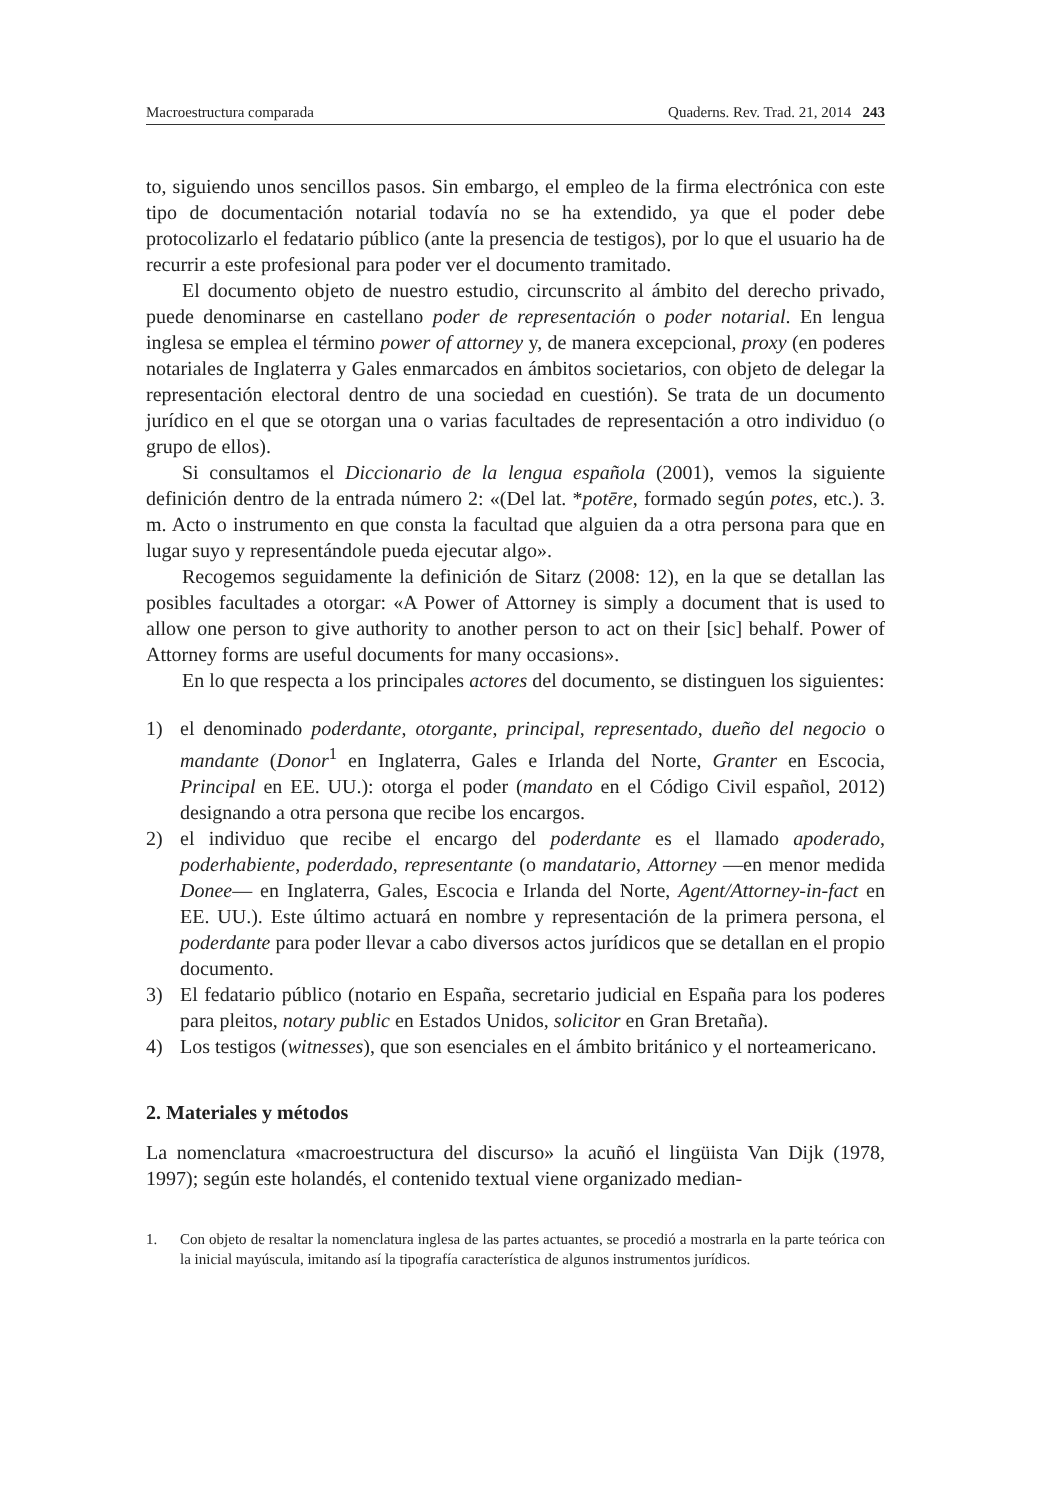Macroestructura comparada Quaderns. Rev. Trad. 21, 2014 243
to, siguiendo unos sencillos pasos. Sin embargo, el empleo de la firma electrónica con este tipo de documentación notarial todavía no se ha extendido, ya que el poder debe protocolizarlo el fedatario público (ante la presencia de testigos), por lo que el usuario ha de recurrir a este profesional para poder ver el documento tramitado.
El documento objeto de nuestro estudio, circunscrito al ámbito del derecho privado, puede denominarse en castellano poder de representación o poder notarial. En lengua inglesa se emplea el término power of attorney y, de manera excepcional, proxy (en poderes notariales de Inglaterra y Gales enmarcados en ámbitos societarios, con objeto de delegar la representación electoral dentro de una sociedad en cuestión). Se trata de un documento jurídico en el que se otorgan una o varias facultades de representación a otro individuo (o grupo de ellos).
Si consultamos el Diccionario de la lengua española (2001), vemos la siguiente definición dentro de la entrada número 2: «(Del lat. *potēre, formado según potes, etc.). 3. m. Acto o instrumento en que consta la facultad que alguien da a otra persona para que en lugar suyo y representándole pueda ejecutar algo».
Recogemos seguidamente la definición de Sitarz (2008: 12), en la que se detallan las posibles facultades a otorgar: «A Power of Attorney is simply a document that is used to allow one person to give authority to another person to act on their [sic] behalf. Power of Attorney forms are useful documents for many occasions».
En lo que respecta a los principales actores del documento, se distinguen los siguientes:
1) el denominado poderdante, otorgante, principal, representado, dueño del negocio o mandante (Donor<sup>1</sup> en Inglaterra, Gales e Irlanda del Norte, Granter en Escocia, Principal en EE. UU.): otorga el poder (mandato en el Código Civil español, 2012) designando a otra persona que recibe los encargos.
2) el individuo que recibe el encargo del poderdante es el llamado apoderado, poderhabiente, poderdado, representante (o mandatario, Attorney —en menor medida Donee— en Inglaterra, Gales, Escocia e Irlanda del Norte, Agent/Attorney-in-fact en EE. UU.). Este último actuará en nombre y representación de la primera persona, el poderdante para poder llevar a cabo diversos actos jurídicos que se detallan en el propio documento.
3) El fedatario público (notario en España, secretario judicial en España para los poderes para pleitos, notary public en Estados Unidos, solicitor en Gran Bretaña).
4) Los testigos (witnesses), que son esenciales en el ámbito británico y el norteamericano.
2. Materiales y métodos
La nomenclatura «macroestructura del discurso» la acuñó el lingüista Van Dijk (1978, 1997); según este holandés, el contenido textual viene organizado median-
1. Con objeto de resaltar la nomenclatura inglesa de las partes actuantes, se procedió a mostrarla en la parte teórica con la inicial mayúscula, imitando así la tipografía característica de algunos instrumentos jurídicos.